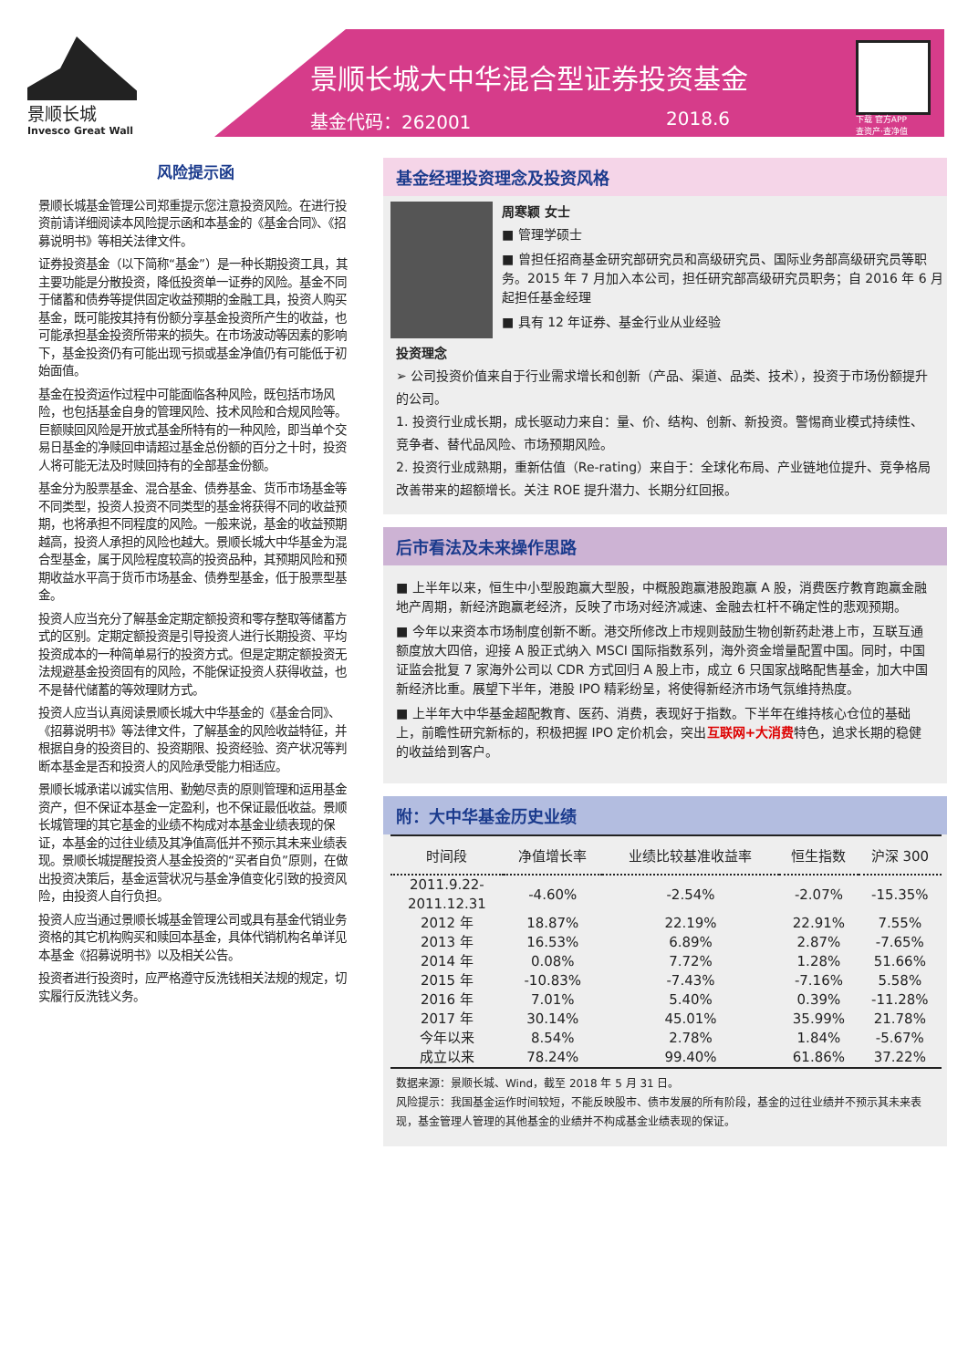景顺长城
Invesco Great Wall
景顺长城大中华混合型证券投资基金
基金代码：262001 2018.6
下载 官方APP
查资产·查净值
风险提示函
景顺长城基金管理公司郑重提示您注意投资风险。在进行投资前请详细阅读本风险提示函和本基金的《基金合同》、《招募说明书》等相关法律文件。
证券投资基金（以下简称“基金”）是一种长期投资工具，其主要功能是分散投资，降低投资单一证券的风险。基金不同于储蓄和债券等提供固定收益预期的金融工具，投资人购买基金，既可能按其持有份额分享基金投资所产生的收益，也可能承担基金投资所带来的损失。在市场波动等因素的影响下，基金投资仍有可能出现亏损或基金净值仍有可能低于初始面值。
基金在投资运作过程中可能面临各种风险，既包括市场风险，也包括基金自身的管理风险、技术风险和合规风险等。巨额赎回风险是开放式基金所特有的一种风险，即当单个交易日基金的净赎回申请超过基金总份额的百分之十时，投资人将可能无法及时赎回持有的全部基金份额。
基金分为股票基金、混合基金、债券基金、货币市场基金等不同类型，投资人投资不同类型的基金将获得不同的收益预期，也将承担不同程度的风险。一般来说，基金的收益预期越高，投资人承担的风险也越大。景顺长城大中华基金为混合型基金，属于风险程度较高的投资品种，其预期风险和预期收益水平高于货币市场基金、债券型基金，低于股票型基金。
投资人应当充分了解基金定期定额投资和零存整取等储蓄方式的区别。定期定额投资是引导投资人进行长期投资、平均投资成本的一种简单易行的投资方式。但是定期定额投资无法规避基金投资固有的风险，不能保证投资人获得收益，也不是替代储蓄的等效理财方式。
投资人应当认真阅读景顺长城大中华基金的《基金合同》、《招募说明书》等法律文件，了解基金的风险收益特征，并根据自身的投资目的、投资期限、投资经验、资产状况等判断本基金是否和投资人的风险承受能力相适应。
景顺长城承诺以诚实信用、勤勉尽责的原则管理和运用基金资产，但不保证本基金一定盈利，也不保证最低收益。景顺长城管理的其它基金的业绩不构成对本基金业绩表现的保证，本基金的过往业绩及其净值高低并不预示其未来业绩表现。景顺长城提醒投资人基金投资的“买者自负”原则，在做出投资决策后，基金运营状况与基金净值变化引致的投资风险，由投资人自行负担。
投资人应当通过景顺长城基金管理公司或具有基金代销业务资格的其它机构购买和赎回本基金，具体代销机构名单详见本基金《招募说明书》以及相关公告。
投资者进行投资时，应严格遵守反洗钱相关法规的规定，切实履行反洗钱义务。
基金经理投资理念及投资风格
周寒颖 女士
■ 管理学硕士
■ 曾担任招商基金研究部研究员和高级研究员、国际业务部高级研究员等职务。2015 年 7 月加入本公司，担任研究部高级研究员职务；自 2016 年 6 月起担任基金经理
■ 具有 12 年证券、基金行业从业经验
投资理念
➢ 公司投资价值来自于行业需求增长和创新（产品、渠道、品类、技术），投资于市场份额提升的公司。
1. 投资行业成长期，成长驱动力来自：量、价、结构、创新、新投资。警惕商业模式持续性、竞争者、替代品风险、市场预期风险。
2. 投资行业成熟期，重新估值（Re-rating）来自于：全球化布局、产业链地位提升、竞争格局改善带来的超额增长。关注 ROE 提升潜力、长期分红回报。
后市看法及未来操作思路
■ 上半年以来，恒生中小型股跑赢大型股，中概股跑赢港股跑赢 A 股，消费医疗教育跑赢金融地产周期，新经济跑赢老经济，反映了市场对经济减速、金融去杠杆不确定性的悲观预期。
■ 今年以来资本市场制度创新不断。港交所修改上市规则鼓励生物创新药赴港上市，互联互通额度放大四倍，迎接 A 股正式纳入 MSCI 国际指数系列，海外资金增量配置中国。同时，中国证监会批复 7 家海外公司以 CDR 方式回归 A 股上市，成立 6 只国家战略配售基金，加大中国新经济比重。展望下半年，港股 IPO 精彩纷呈，将使得新经济市场气氛维持热度。
■ 上半年大中华基金超配教育、医药、消费，表现好于指数。下半年在维持核心仓位的基础上，前瞻性研究新标的，积极把握 IPO 定价机会，突出互联网+大消费特色，追求长期的稳健的收益给到客户。
附：大中华基金历史业绩
| 时间段 | 净值增长率 | 业绩比较基准收益率 | 恒生指数 | 沪深 300 |
| --- | --- | --- | --- | --- |
| 2011.9.22- 2011.12.31 | -4.60% | -2.54% | -2.07% | -15.35% |
| 2012 年 | 18.87% | 22.19% | 22.91% | 7.55% |
| 2013 年 | 16.53% | 6.89% | 2.87% | -7.65% |
| 2014 年 | 0.08% | 7.72% | 1.28% | 51.66% |
| 2015 年 | -10.83% | -7.43% | -7.16% | 5.58% |
| 2016 年 | 7.01% | 5.40% | 0.39% | -11.28% |
| 2017 年 | 30.14% | 45.01% | 35.99% | 21.78% |
| 今年以来 | 8.54% | 2.78% | 1.84% | -5.67% |
| 成立以来 | 78.24% | 99.40% | 61.86% | 37.22% |
数据来源：景顺长城、Wind，截至 2018 年 5 月 31 日。
风险提示：我国基金运作时间较短，不能反映股市、债市发展的所有阶段，基金的过往业绩并不预示其未来表现，基金管理人管理的其他基金的业绩并不构成基金业绩表现的保证。